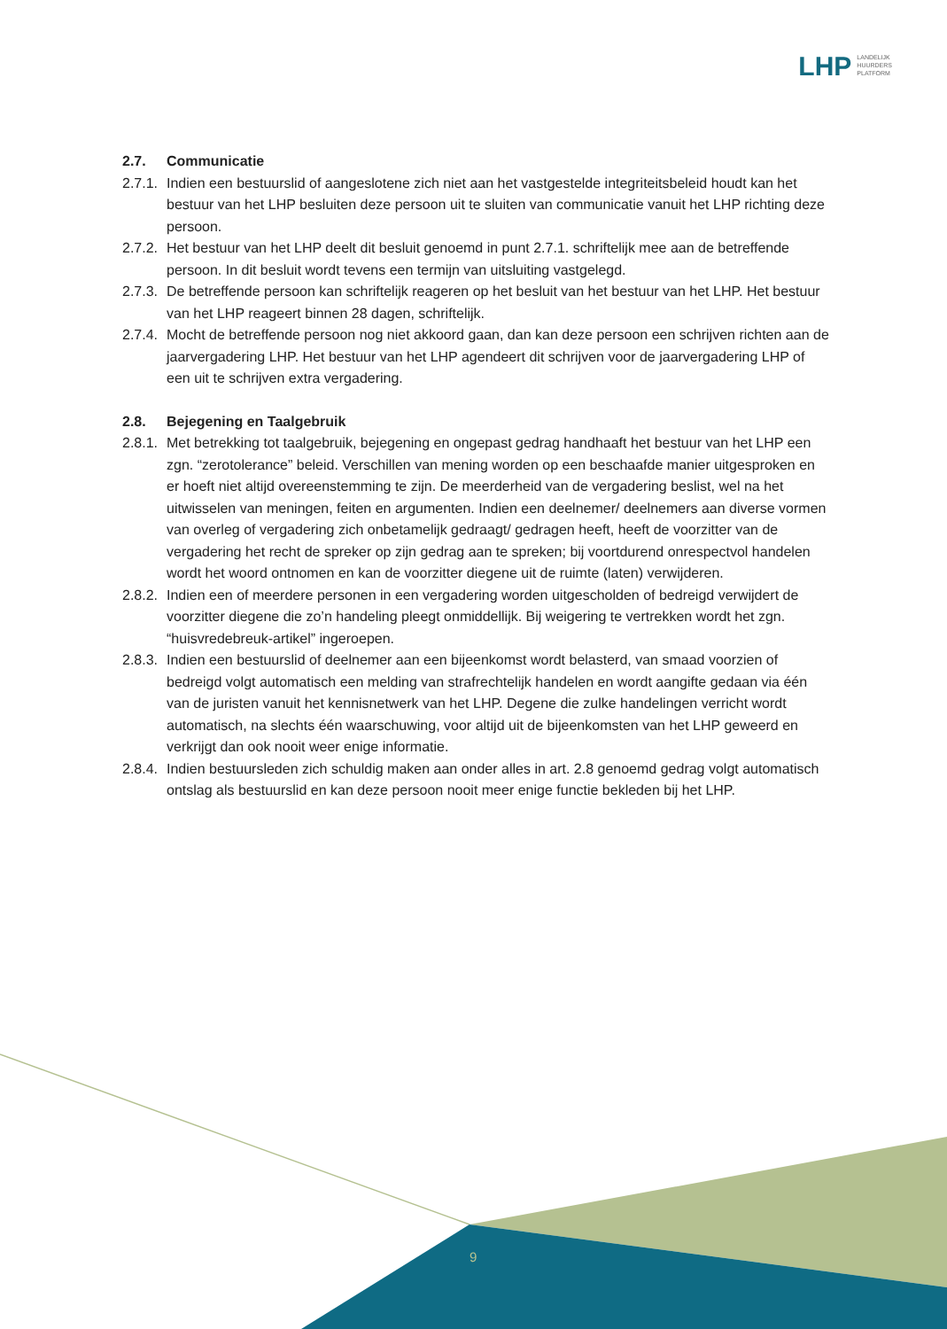LHP
LANDELIJK
HUURDERS
PLATFORM
2.7. Communicatie
2.7.1.
Indien een bestuurslid of aangeslotene zich niet aan het vastgestelde integriteitsbeleid houdt kan het bestuur van het LHP besluiten deze persoon uit te sluiten van communicatie vanuit het LHP richting deze persoon.
2.7.2.
Het bestuur van het LHP deelt dit besluit genoemd in punt 2.7.1. schriftelijk mee aan de betreffende persoon. In dit besluit wordt tevens een termijn van uitsluiting vastgelegd.
2.7.3.
De betreffende persoon kan schriftelijk reageren op het besluit van het bestuur van het LHP. Het bestuur van het LHP reageert binnen 28 dagen, schriftelijk.
2.7.4.
Mocht de betreffende persoon nog niet akkoord gaan, dan kan deze persoon een schrijven richten aan de jaarvergadering LHP. Het bestuur van het LHP agendeert dit schrijven voor de jaarvergadering LHP of een uit te schrijven extra vergadering.
2.8. Bejegening en Taalgebruik
2.8.1.
Met betrekking tot taalgebruik, bejegening en ongepast gedrag handhaaft het bestuur van het LHP een zgn. “zerotolerance” beleid. Verschillen van mening worden op een beschaafde manier uitgesproken en er hoeft niet altijd overeenstemming te zijn. De meerderheid van de vergadering beslist, wel na het uitwisselen van meningen, feiten en argumenten. Indien een deelnemer/ deelnemers aan diverse vormen van overleg of vergadering zich onbetamelijk gedraagt/ gedragen heeft, heeft de voorzitter van de vergadering het recht de spreker op zijn gedrag aan te spreken; bij voortdurend onrespectvol handelen wordt het woord ontnomen en kan de voorzitter diegene uit de ruimte (laten) verwijderen.
2.8.2.
Indien een of meerdere personen in een vergadering worden uitgescholden of bedreigd verwijdert de voorzitter diegene die zo’n handeling pleegt onmiddellijk. Bij weigering te vertrekken wordt het zgn. “huisvredebreuk-artikel” ingeroepen.
2.8.3.
Indien een bestuurslid of deelnemer aan een bijeenkomst wordt belasterd, van smaad voorzien of bedreigd volgt automatisch een melding van strafrechtelijk handelen en wordt aangifte gedaan via één van de juristen vanuit het kennisnetwerk van het LHP. Degene die zulke handelingen verricht wordt automatisch, na slechts één waarschuwing, voor altijd uit de bijeenkomsten van het LHP geweerd en verkrijgt dan ook nooit weer enige informatie.
2.8.4.
Indien bestuursleden zich schuldig maken aan onder alles in art. 2.8 genoemd gedrag volgt automatisch ontslag als bestuurslid en kan deze persoon nooit meer enige functie bekleden bij het LHP.
9